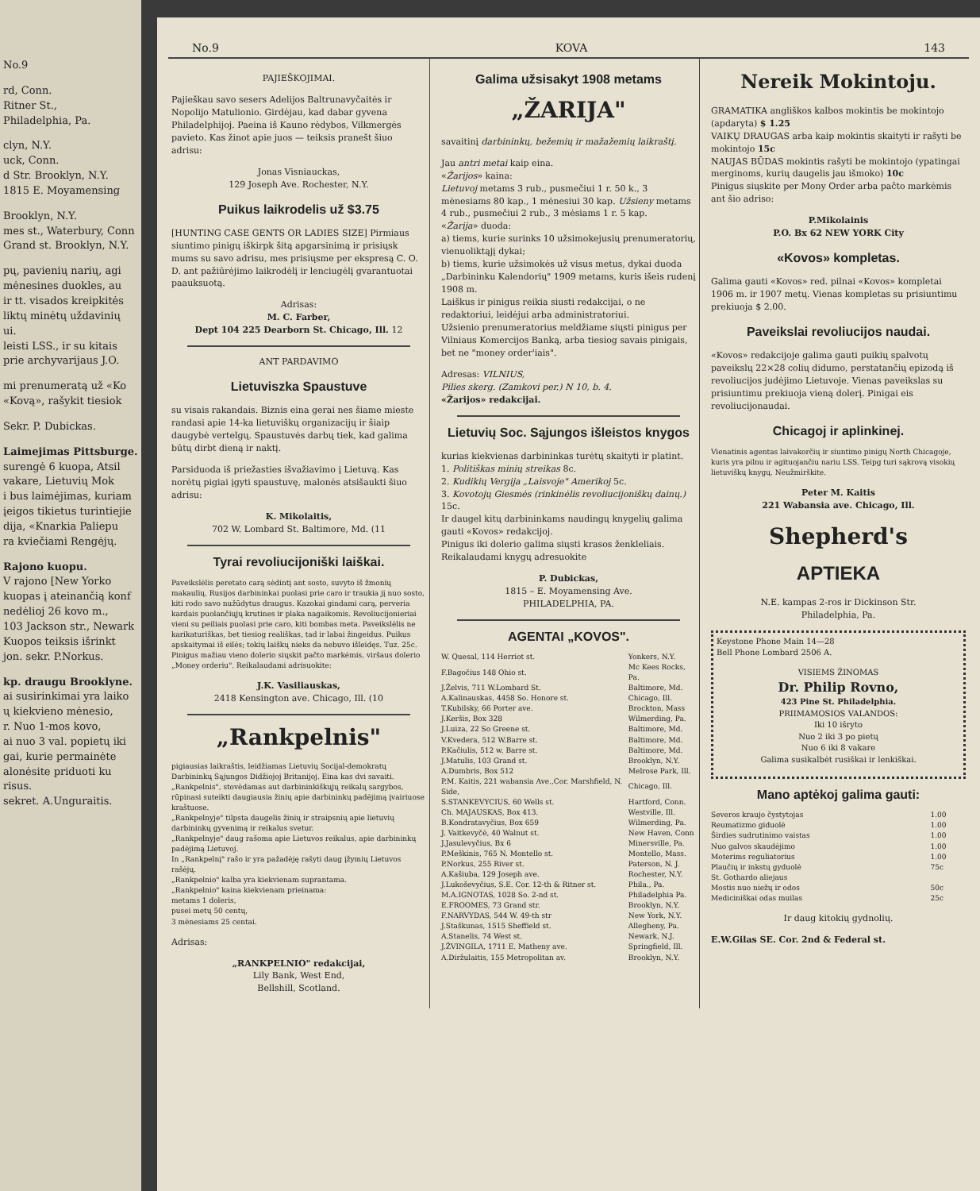No.9
rd, Conn.
Ritner St.,
Philadelphia, Pa.
clyn, N.Y.
uck, Conn.
d Str. Brooklyn, N.Y.
1815 E. Moyamensing
Brooklyn, N.Y.
mes st., Waterbury, Conn
Grand st. Brooklyn, N.Y.
pų, pavienių narių, agi
mėnesines duokles, au
ir tt. visados kreipkitės
liktų minėtų uždavinių
ui.
leisti LSS., ir su kitais
prie archyvarijaus J.O.
mi prenumeratą už «Ko
«Kovą», rašykit tiesiok
Sekr. P. Dubickas.
Laimejimas Pittsburge.
surengė 6 kuopa, Atsil
vakare, Lietuvių Mok
i bus laimėjimas, kuriam
įeigos tikietus turintiejie
dija, «Knarkia Paliepu
ra kviečiami Rengėjų.
Rajono kuopu.
V rajono [New Yorko
kuopas į ateinančią konf
nedėlioj 26 kovo m.,
103 Jackson str., Newark
Kuopos teiksis išrinkt
jon. sekr. P.Norkus.
kp. draugu Brooklyne.
ai susirinkimai yra laiko
ų kiekvieno mėnesio,
r. Nuo 1-mos kovo,
ai nuo 3 val. popietų iki
gai, kurie permainėte
alonėsite priduoti ku
risus.
sekret. A.Unguraitis.
No.9 KOVA 143
PAJIEŠKOJIMAI.
Pajieškau savo sesers Adelijos Baltrunavyčaitės ir Nopolijo Matulionio. Girdėjau, kad dabar gyvena Philadelphijoj. Paeina iš Kauno rėdybos, Vilkmergės pavieto. Kas žinot apie juos — teiksis pranešt šiuo adrisu:
Jonas Visniauckas,
129 Joseph Ave. Rochester, N.Y.
Puikus laikrodelis už $3.75
[HUNTING CASE GENTS OR LADIES SIZE] Pirmiaus siuntimo pinigų iškirpk šitą apgarsinimą ir prisiųsk mums su savo adrisu, mes prisiųsme per ekspresą C. O. D. ant pažiūrėjimo laikrodėlį ir lenciugėlį gvarantuotai paauksuotą.
Adrisas:
M. C. Farber,
Dept 104 225 Dearborn St. Chicago, Ill. 12
ANT PARDAVIMO
Lietuviszka Spaustuve
su visais rakandais. Biznis eina gerai nes šiame mieste randasi apie 14-ka lietuviškų organizacijų ir šiaip daugybė vertelgų. Spaustuvės darbų tiek, kad galima būtų dirbt dieną ir naktį.
Parsiduoda iš priežasties išvažiavimo į Lietuvą. Kas norėtų pigiai įgyti spaustuvę, malonės atsišaukti šiuo adrisu:
K. Mikolaitis,
702 W. Lombard St. Baltimore, Md. (11
Tyrai revoliucijoniški laiškai.
Paveikslėlis peretato carą sėdintį ant sosto, suvyto iš žmonių makaulių. Rusijos darbininkai puolasi prie caro ir traukia jį nuo sosto, kiti rodo savo nužūdytus draugus. Kazokai gindami carą, perveria kardais puolančiųjų krutines ir plaka nagaikomis. Revoliucijonieriai vieni su peiliais puolasi prie caro, kiti bombas meta. Paveikslėlis ne karikaturiškas, bet tiesiog reališkas, tad ir labai žingeidus. Puikus apskaitymai iš eilės; tokių laiškų nieks da nebuvo išleidęs. Tuz. 25c. Pinigus mažiau vieno dolerio siųskit pačto markėmis, viršaus dolerio „Money orderiu". Reikalaudami adrisuokite:
J.K. Vasiliauskas,
2418 Kensington ave. Chicago, Ill. (10
„Rankpelnis"
pigiausias laikraštis, leidžiamas Lietuvių Socijal-demokratų Darbininkų Sąjungos Didžiojoj Britanijoj. Eina kas dvi savaiti.
„Rankpelnis", stovėdamas aut darbininkiškųjų reikalų sargybos, rūpinasi suteikti daugiausia žinių apie darbininkų padėjimą įvairiuose kraštuose.
„Rankpelnyje" tilpsta daugelis žinių ir straipsnių apie lietuvių darbininkų gyvenimą ir reikalus svetur.
„Rankpelnyje" daug rašoma apie Lietuvos reikalus, apie darbininkų padėjimą Lietuvoj.
In „Rankpelnį" rašo ir yra pažadėję rašyti daug įžymių Lietuvos rašėjų.
„Rankpelnio" kalba yra kiekvienam suprantama.
„Rankpelnio" kaina kiekvienam prieinama:
metams 1 doleris,
pusei metų 50 centų,
3 mėnesiams 25 centai.
Adrisas:
„RANKPELNIO" redakcijai,
Lily Bank, West End,
Bellshill, Scotland.
Galima užsisakyt 1908 metams
„ŽARIJA"
savaitinį darbininkų, bežemių ir mažažemių laikraštį.
Jau antri metai kaip eina.
«Žarijos» kaina:
Lietuvoj metams 3 rub., pusmečiui 1 r. 50 k., 3 mėnesiams 80 kap., 1 mėnesiui 30 kap. Užsieny metams 4 rub., pusmečiui 2 rub., 3 mėsiams 1 r. 5 kap.
«Žarija» duoda:
a) tiems, kurie surinks 10 užsimokejusių prenumeratorių, vienuoliktąjį dykai;
b) tiems, kurie užsimokės už visus metus, dykai duoda „Darbininku Kalendorių" 1909 metams, kuris išeis rudenį 1908 m.
Laiškus ir pinigus reikia siusti redakcijai, o ne redaktoriui, leidėjui arba administratoriui.
Užsienio prenumeratorius meldžiame siųsti pinigus per Vilniaus Komercijos Banką, arba tiesiog savais pinigais, bet ne "money order'iais".
Adresas: VILNIUS,
Pilies skerg. (Zamkovi per.) N 10, b. 4.
«Žarijos» redakcijai.
Lietuvių Soc. Sąjungos išleistos knygos
kurias kiekvienas darbininkas turėtų skaityti ir platint.
1. Politiškas minių streikas 8c.
2. Kudikių Vergija „Laisvoje" Amerikoj 5c.
3. Kovotojų Giesmės (rinkinėlis revoliucijoniškų dainų.) 15c.
Ir daugel kitų darbininkams naudingų knygelių galima gauti «Kovos» redakcijoj.
Pinigus iki dolerio galima siųsti krasos ženkleliais. Reikalaudami knygų adresuokite
P. Dubickas,
1815 – E. Moyamensing Ave.
PHILADELPHIA, PA.
AGENTAI „KOVOS".
| W. Quesal, 114 Herriot st. | Yonkers, N.Y. |
| F.Bagočius 148 Ohio st. | Mc Kees Rocks, Pa. |
| J.Želvis, 711 W.Lombard St. | Baltimore, Md. |
| A.Kalinauskas, 4458 So. Honore st. | Chicago, Ill. |
| T.Kubilsky, 66 Porter ave. | Brockton, Mass |
| J.Keršis, Box 328 | Wilmerding, Pa. |
| J.Luiza, 22 So Greene st. | Baltimore, Md. |
| V.Kvedera, 512 W.Barre st. | Baltimore, Md. |
| P.Kačiulis, 512 w. Barre st. | Baltimore, Md. |
| J.Matulis, 103 Grand st. | Brooklyn, N.Y. |
| A.Dumbris, Box 512 | Melrose Park, Ill. |
| P.M. Kaitis, 221 wabansia Ave.,Cor. Marshfield, N. Side, | Chicago, Ill. |
| S.STANKEVYCIUS, 60 Wells st. | Hartford, Conn. |
| Ch. MAJAUSKAS, Box 413. | Westville, Ill. |
| B.Kondratavyčius, Box 659 | Wilmerding, Pa. |
| J. Vaitkevyčė, 40 Walnut st. | New Haven, Conn |
| J.Jasulevyčius, Bx 6 | Minersville, Pa. |
| P.Meškinis, 765 N. Montello st. | Montello, Mass. |
| P.Norkus, 255 River st. | Paterson, N. J. |
| A.Kašiuba, 129 Joseph ave. | Rochester, N.Y. |
| J.Lukoševyčius, S.E. Cor. 12-th & Ritner st. | Phila., Pa. |
| M.A.IGNOTAS, 1028 So. 2-nd st. | Philadelphia Pa. |
| E.FROOMES, 73 Grand str. | Brooklyn, N.Y. |
| F.NARVYDAS, 544 W. 49-th str | New York, N.Y. |
| J.Staškunas, 1515 Sheffield st. | Allegheny, Pa. |
| A.Stanelis, 74 West st. | Newark, N.J. |
| J.ŽVINGILA, 1711 E. Matheny ave. | Springfield, Ill. |
| A.Diržulaitis, 155 Metropolitan av. | Brooklyn, N.Y. |
Nereik Mokintoju.
GRAMATIKA angliškos kalbos mokintis be mokintojo (apdaryta) $ 1.25
VAIKŲ DRAUGAS arba kaip mokintis skaityti ir rašyti be mokintojo 15c
NAUJAS BŪDAS mokintis rašyti be mokintojo (ypatingai merginoms, kurių daugelis jau išmoko) 10c
Pinigus siųskite per Mony Order arba pačto markėmis ant šio adriso:
P.Mikolainis
P.O. Bx 62 NEW YORK City
«Kovos» kompletas.
Galima gauti «Kovos» red. pilnai «Kovos» kompletai 1906 m. ir 1907 metų. Vienas kompletas su prisiuntimu prekiuoja $ 2.00.
Paveikslai revoliucijos naudai.
«Kovos» redakcijoje galima gauti puikių spalvotų paveikslų 22×28 colių didumo, perstatančių epizodą iš revoliucijos judėjimo Lietuvoje. Vienas paveikslas su prisiuntimu prekiuoja vieną dolerį. Pinigai eis revoliucijonaudai.
Chicagoj ir aplinkinej.
Vienatinis agentas laivakorčių ir siuntimo pinigų North Chicagoje, kuris yra pilnu ir agituojančiu nariu LSS. Teipg turi sąkrovą visokių lietuviškų knygų. Neužmirškite.
Peter M. Kaitis
221 Wabansia ave. Chicago, Ill.
Shepherd's
APTIEKA
N.E. kampas 2-ros ir Dickinson Str.
Philadelphia, Pa.
Keystone Phone Main 14—28
Bell Phone Lombard 2506 A.
VISIEMS ŽINOMAS
Dr. Philip Rovno,
423 Pine St. Philadelphia.
PRIIMAMOSIOS VALANDOS:
Iki 10 išryto
Nuo 2 iki 3 po pietų
Nuo 6 iki 8 vakare
Galima susikalbėt rusiškai ir lenkiškai.
Mano aptėkoj galima gauti:
| Severos kraujo čystytojas | 1.00 |
| Reumatizmo giduolė | 1.00 |
| Širdies sudrutinimo vaistas | 1.00 |
| Nuo galvos skaudėjimo | 1.00 |
| Moterims reguliatorius | 1.00 |
| Plaučių ir inkstų gyduolė | 75c |
| St. Gothardo aliejaus | |
| Mostis nuo niežų ir odos | 50c |
| Mediciniškai odas muilas | 25c |
Ir daug kitokių gydnolių.
E.W.Gilas SE. Cor. 2nd & Federal st.